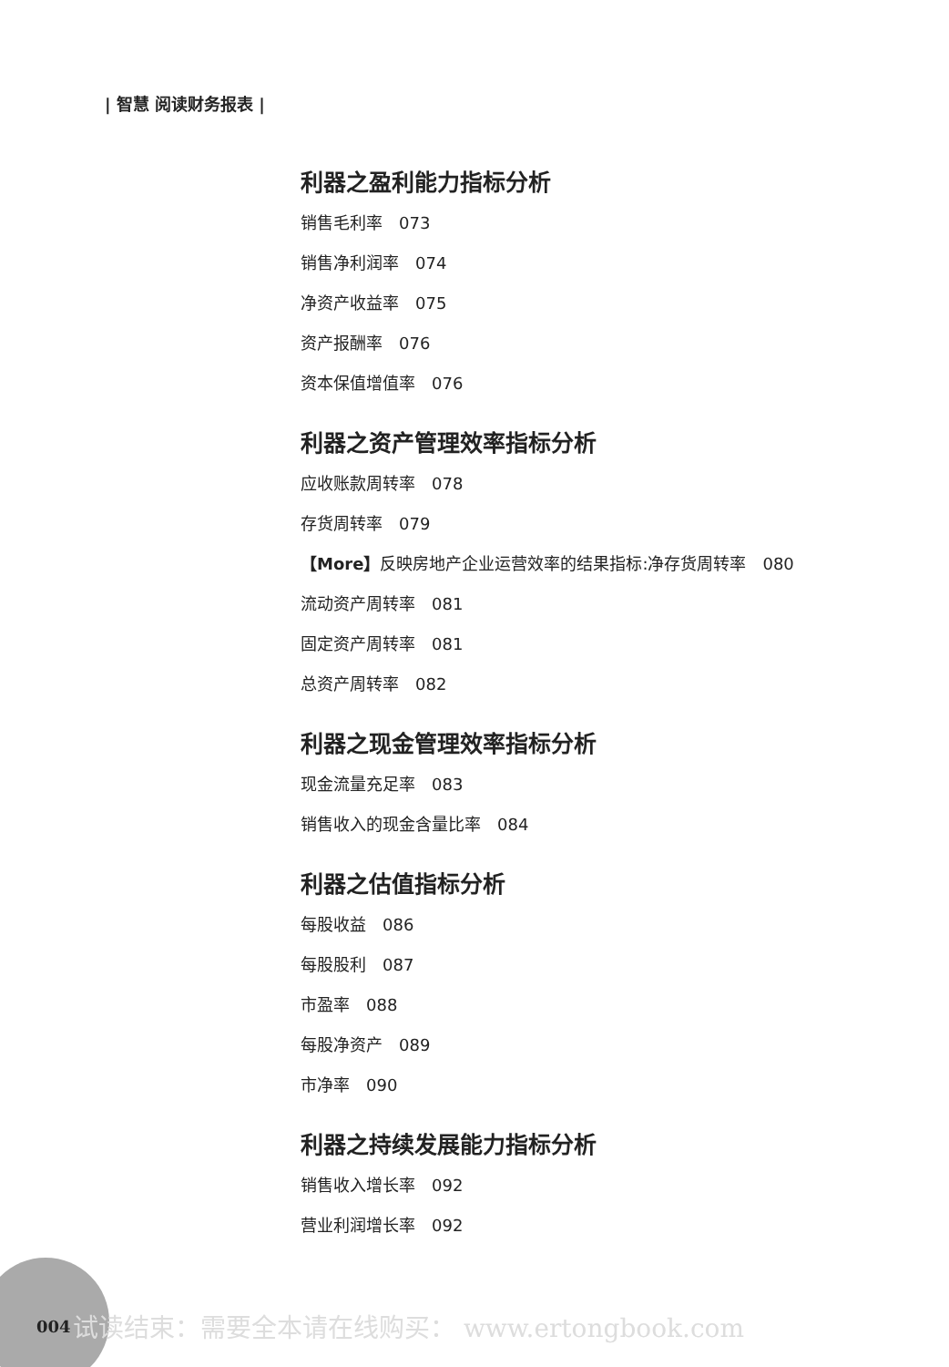| 智慧 阅读财务报表 |
利器之盈利能力指标分析
销售毛利率　073
销售净利润率　074
净资产收益率　075
资产报酬率　076
资本保值增值率　076
利器之资产管理效率指标分析
应收账款周转率　078
存货周转率　079
【More】反映房地产企业运营效率的结果指标:净存货周转率　080
流动资产周转率　081
固定资产周转率　081
总资产周转率　082
利器之现金管理效率指标分析
现金流量充足率　083
销售收入的现金含量比率　084
利器之估值指标分析
每股收益　086
每股股利　087
市盈率　088
每股净资产　089
市净率　090
利器之持续发展能力指标分析
销售收入增长率　092
营业利润增长率　092
004
试读结束：需要全本请在线购买： www.ertongbook.com